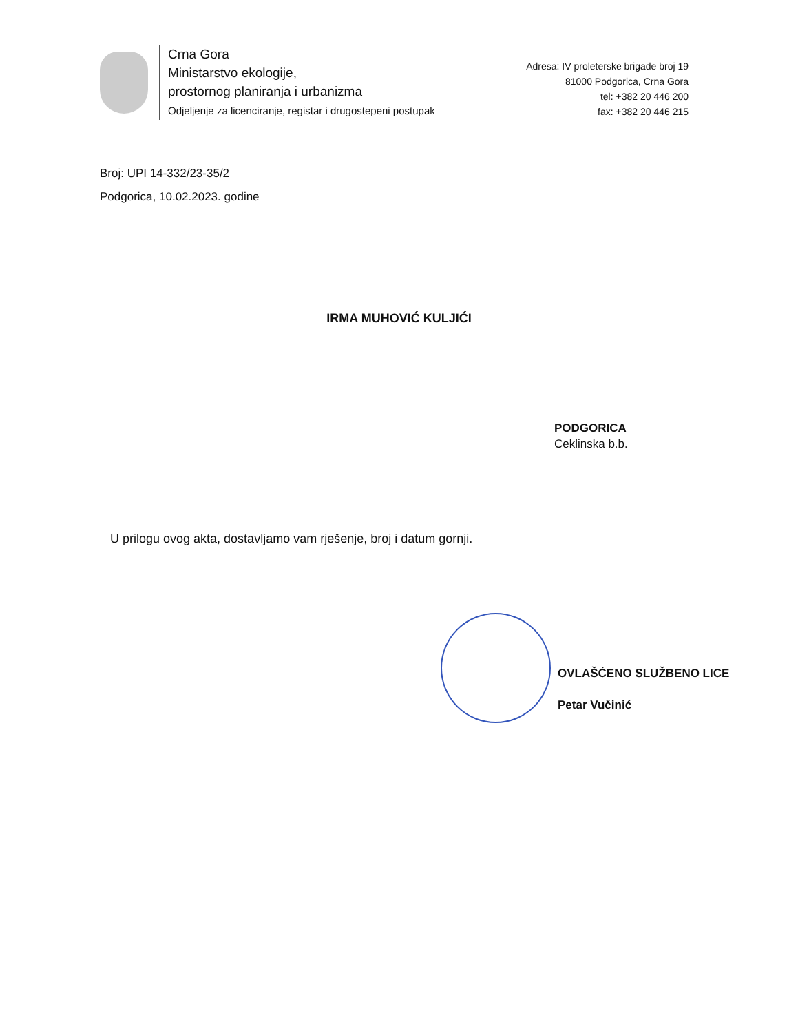Crna Gora
Ministarstvo ekologije,
prostornog planiranja i urbanizma
Odjeljenje za licenciranje, registar i drugostepeni postupak
Adresa: IV proleterske brigade broj 19
81000 Podgorica, Crna Gora
tel: +382 20 446 200
fax: +382 20 446 215
Broj: UPI 14-332/23-35/2
Podgorica, 10.02.2023. godine
IRMA MUHOVIĆ KULJIĆI
PODGORICA
Ceklinska b.b.
U prilogu ovog akta, dostavljamo vam rješenje, broj i datum gornji.
OVLAŠĆENO SLUŽBENO LICE
Petar Vučinić